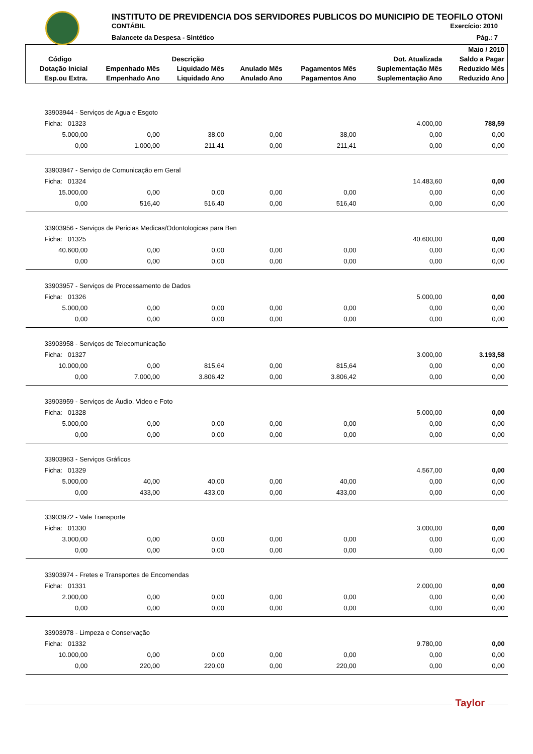INSTITUTO DE PREVIDENCIA DOS SERVIDORES PUBLICOS DO MUNICIPIO DE TEOFILO OTONI
CONTÁBIL Exercício: 2010
Balancete da Despesa - Sintético Pág.: 7
| | | | | | | Maio / 2010 |
| --- | --- | --- | --- | --- | --- | --- |
| Código | Descrição | | | | Dot. Atualizada | Saldo a Pagar |
| Dotação Inicial | Empenhado Mês | Liquidado Mês | Anulado Mês | Pagamentos Mês | Suplementação Mês | Reduzido Mês |
| Esp.ou Extra. | Empenhado Ano | Liquidado Ano | Anulado Ano | Pagamentos Ano | Suplementação Ano | Reduzido Ano |
| 33903944 - Serviços de Agua e Esgoto | | | | | | |
| Ficha: 01323 | | | | | 4.000,00 | 788,59 |
| 5.000,00 | 0,00 | 38,00 | 0,00 | 38,00 | 0,00 | 0,00 |
| 0,00 | 1.000,00 | 211,41 | 0,00 | 211,41 | 0,00 | 0,00 |
| 33903947 - Serviço de Comunicação em Geral | | | | | | |
| Ficha: 01324 | | | | | 14.483,60 | 0,00 |
| 15.000,00 | 0,00 | 0,00 | 0,00 | 0,00 | 0,00 | 0,00 |
| 0,00 | 516,40 | 516,40 | 0,00 | 516,40 | 0,00 | 0,00 |
| 33903956 - Serviços de Pericias Medicas/Odontologicas para Ben | | | | | | |
| Ficha: 01325 | | | | | 40.600,00 | 0,00 |
| 40.600,00 | 0,00 | 0,00 | 0,00 | 0,00 | 0,00 | 0,00 |
| 0,00 | 0,00 | 0,00 | 0,00 | 0,00 | 0,00 | 0,00 |
| 33903957 - Serviços de Processamento de Dados | | | | | | |
| Ficha: 01326 | | | | | 5.000,00 | 0,00 |
| 5.000,00 | 0,00 | 0,00 | 0,00 | 0,00 | 0,00 | 0,00 |
| 0,00 | 0,00 | 0,00 | 0,00 | 0,00 | 0,00 | 0,00 |
| 33903958 - Serviços de Telecomunicação | | | | | | |
| Ficha: 01327 | | | | | 3.000,00 | 3.193,58 |
| 10.000,00 | 0,00 | 815,64 | 0,00 | 815,64 | 0,00 | 0,00 |
| 0,00 | 7.000,00 | 3.806,42 | 0,00 | 3.806,42 | 0,00 | 0,00 |
| 33903959 - Serviços de Áudio, Video e Foto | | | | | | |
| Ficha: 01328 | | | | | 5.000,00 | 0,00 |
| 5.000,00 | 0,00 | 0,00 | 0,00 | 0,00 | 0,00 | 0,00 |
| 0,00 | 0,00 | 0,00 | 0,00 | 0,00 | 0,00 | 0,00 |
| 33903963 - Serviços Gráficos | | | | | | |
| Ficha: 01329 | | | | | 4.567,00 | 0,00 |
| 5.000,00 | 40,00 | 40,00 | 0,00 | 40,00 | 0,00 | 0,00 |
| 0,00 | 433,00 | 433,00 | 0,00 | 433,00 | 0,00 | 0,00 |
| 33903972 - Vale Transporte | | | | | | |
| Ficha: 01330 | | | | | 3.000,00 | 0,00 |
| 3.000,00 | 0,00 | 0,00 | 0,00 | 0,00 | 0,00 | 0,00 |
| 0,00 | 0,00 | 0,00 | 0,00 | 0,00 | 0,00 | 0,00 |
| 33903974 - Fretes e Transportes de Encomendas | | | | | | |
| Ficha: 01331 | | | | | 2.000,00 | 0,00 |
| 2.000,00 | 0,00 | 0,00 | 0,00 | 0,00 | 0,00 | 0,00 |
| 0,00 | 0,00 | 0,00 | 0,00 | 0,00 | 0,00 | 0,00 |
| 33903978 - Limpeza e Conservação | | | | | | |
| Ficha: 01332 | | | | | 9.780,00 | 0,00 |
| 10.000,00 | 0,00 | 0,00 | 0,00 | 0,00 | 0,00 | 0,00 |
| 0,00 | 220,00 | 220,00 | 0,00 | 220,00 | 0,00 | 0,00 |
Taylor